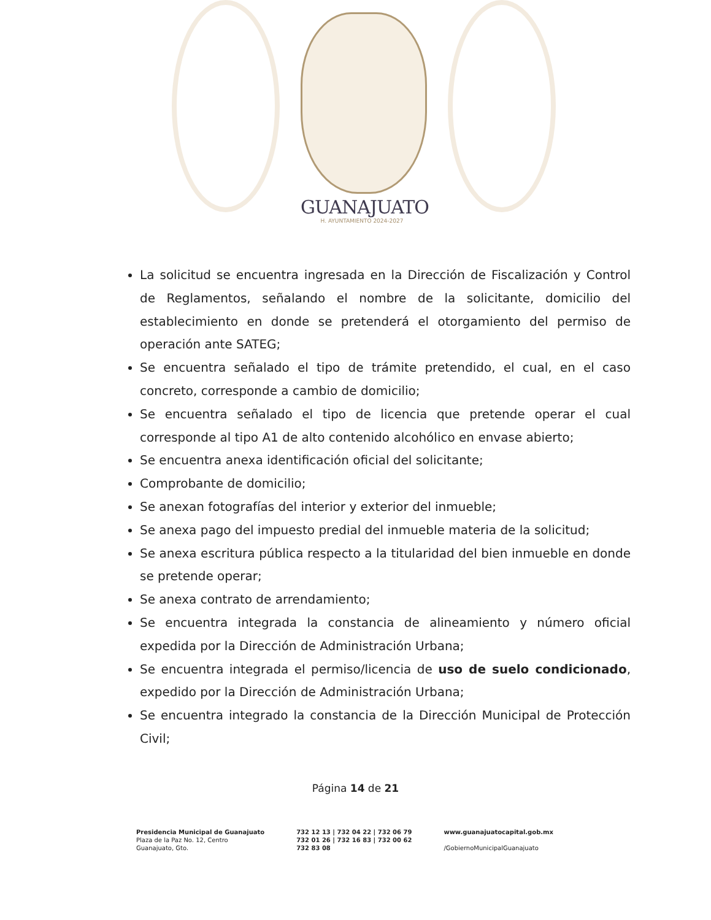GUANAJUATO
H. AYUNTAMIENTO 2024-2027
La solicitud se encuentra ingresada en la Dirección de Fiscalización y Control de Reglamentos, señalando el nombre de la solicitante, domicilio del establecimiento en donde se pretenderá el otorgamiento del permiso de operación ante SATEG;
Se encuentra señalado el tipo de trámite pretendido, el cual, en el caso concreto, corresponde a cambio de domicilio;
Se encuentra señalado el tipo de licencia que pretende operar el cual corresponde al tipo A1 de alto contenido alcohólico en envase abierto;
Se encuentra anexa identificación oficial del solicitante;
Comprobante de domicilio;
Se anexan fotografías del interior y exterior del inmueble;
Se anexa pago del impuesto predial del inmueble materia de la solicitud;
Se anexa escritura pública respecto a la titularidad del bien inmueble en donde se pretende operar;
Se anexa contrato de arrendamiento;
Se encuentra integrada la constancia de alineamiento y número oficial expedida por la Dirección de Administración Urbana;
Se encuentra integrada el permiso/licencia de uso de suelo condicionado, expedido por la Dirección de Administración Urbana;
Se encuentra integrado la constancia de la Dirección Municipal de Protección Civil;
Página 14 de 21
Presidencia Municipal de Guanajuato
Plaza de la Paz No. 12, Centro
Guanajuato, Gto.
732 12 13 | 732 04 22 | 732 06 79
732 01 26 | 732 16 83 | 732 00 62
732 83 08
www.guanajuatocapital.gob.mx
/GobiernoMunicipalGuanajuato